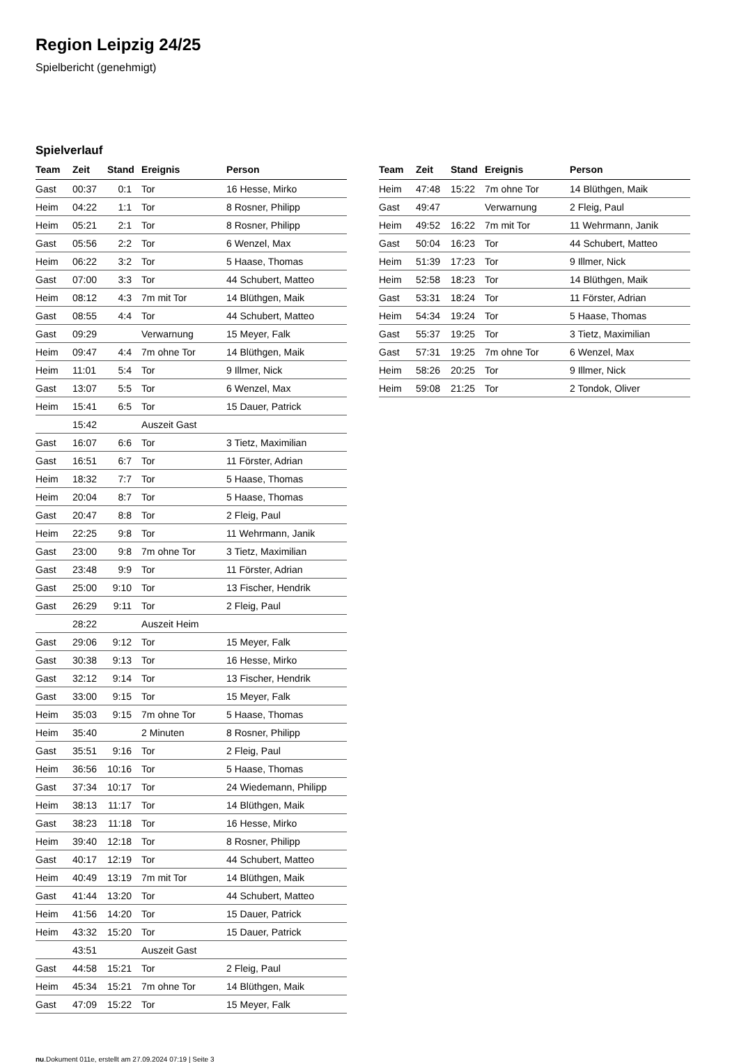Region Leipzig 24/25
Spielbericht (genehmigt)
Spielverlauf
| Team | Zeit | Stand | Ereignis | Person |
| --- | --- | --- | --- | --- |
| Gast | 00:37 | 0:1 | Tor | 16 Hesse, Mirko |
| Heim | 04:22 | 1:1 | Tor | 8 Rosner, Philipp |
| Heim | 05:21 | 2:1 | Tor | 8 Rosner, Philipp |
| Gast | 05:56 | 2:2 | Tor | 6 Wenzel, Max |
| Heim | 06:22 | 3:2 | Tor | 5 Haase, Thomas |
| Gast | 07:00 | 3:3 | Tor | 44 Schubert, Matteo |
| Heim | 08:12 | 4:3 | 7m mit Tor | 14 Blüthgen, Maik |
| Gast | 08:55 | 4:4 | Tor | 44 Schubert, Matteo |
| Gast | 09:29 | | Verwarnung | 15 Meyer, Falk |
| Heim | 09:47 | 4:4 | 7m ohne Tor | 14 Blüthgen, Maik |
| Heim | 11:01 | 5:4 | Tor | 9 Illmer, Nick |
| Gast | 13:07 | 5:5 | Tor | 6 Wenzel, Max |
| Heim | 15:41 | 6:5 | Tor | 15 Dauer, Patrick |
| | 15:42 | | Auszeit Gast | |
| Gast | 16:07 | 6:6 | Tor | 3 Tietz, Maximilian |
| Gast | 16:51 | 6:7 | Tor | 11 Förster, Adrian |
| Heim | 18:32 | 7:7 | Tor | 5 Haase, Thomas |
| Heim | 20:04 | 8:7 | Tor | 5 Haase, Thomas |
| Gast | 20:47 | 8:8 | Tor | 2 Fleig, Paul |
| Heim | 22:25 | 9:8 | Tor | 11 Wehrmann, Janik |
| Gast | 23:00 | 9:8 | 7m ohne Tor | 3 Tietz, Maximilian |
| Gast | 23:48 | 9:9 | Tor | 11 Förster, Adrian |
| Gast | 25:00 | 9:10 | Tor | 13 Fischer, Hendrik |
| Gast | 26:29 | 9:11 | Tor | 2 Fleig, Paul |
| | 28:22 | | Auszeit Heim | |
| Gast | 29:06 | 9:12 | Tor | 15 Meyer, Falk |
| Gast | 30:38 | 9:13 | Tor | 16 Hesse, Mirko |
| Gast | 32:12 | 9:14 | Tor | 13 Fischer, Hendrik |
| Gast | 33:00 | 9:15 | Tor | 15 Meyer, Falk |
| Heim | 35:03 | 9:15 | 7m ohne Tor | 5 Haase, Thomas |
| Heim | 35:40 | | 2 Minuten | 8 Rosner, Philipp |
| Gast | 35:51 | 9:16 | Tor | 2 Fleig, Paul |
| Heim | 36:56 | 10:16 | Tor | 5 Haase, Thomas |
| Gast | 37:34 | 10:17 | Tor | 24 Wiedemann, Philipp |
| Heim | 38:13 | 11:17 | Tor | 14 Blüthgen, Maik |
| Gast | 38:23 | 11:18 | Tor | 16 Hesse, Mirko |
| Heim | 39:40 | 12:18 | Tor | 8 Rosner, Philipp |
| Gast | 40:17 | 12:19 | Tor | 44 Schubert, Matteo |
| Heim | 40:49 | 13:19 | 7m mit Tor | 14 Blüthgen, Maik |
| Gast | 41:44 | 13:20 | Tor | 44 Schubert, Matteo |
| Heim | 41:56 | 14:20 | Tor | 15 Dauer, Patrick |
| Heim | 43:32 | 15:20 | Tor | 15 Dauer, Patrick |
| | 43:51 | | Auszeit Gast | |
| Gast | 44:58 | 15:21 | Tor | 2 Fleig, Paul |
| Heim | 45:34 | 15:21 | 7m ohne Tor | 14 Blüthgen, Maik |
| Gast | 47:09 | 15:22 | Tor | 15 Meyer, Falk |
| Team | Zeit | Stand | Ereignis | Person |
| --- | --- | --- | --- | --- |
| Heim | 47:48 | 15:22 | 7m ohne Tor | 14 Blüthgen, Maik |
| Gast | 49:47 | | Verwarnung | 2 Fleig, Paul |
| Heim | 49:52 | 16:22 | 7m mit Tor | 11 Wehrmann, Janik |
| Gast | 50:04 | 16:23 | Tor | 44 Schubert, Matteo |
| Heim | 51:39 | 17:23 | Tor | 9 Illmer, Nick |
| Heim | 52:58 | 18:23 | Tor | 14 Blüthgen, Maik |
| Gast | 53:31 | 18:24 | Tor | 11 Förster, Adrian |
| Heim | 54:34 | 19:24 | Tor | 5 Haase, Thomas |
| Gast | 55:37 | 19:25 | Tor | 3 Tietz, Maximilian |
| Gast | 57:31 | 19:25 | 7m ohne Tor | 6 Wenzel, Max |
| Heim | 58:26 | 20:25 | Tor | 9 Illmer, Nick |
| Heim | 59:08 | 21:25 | Tor | 2 Tondok, Oliver |
nu.Dokument 011e, erstellt am 27.09.2024 07:19 | Seite 3